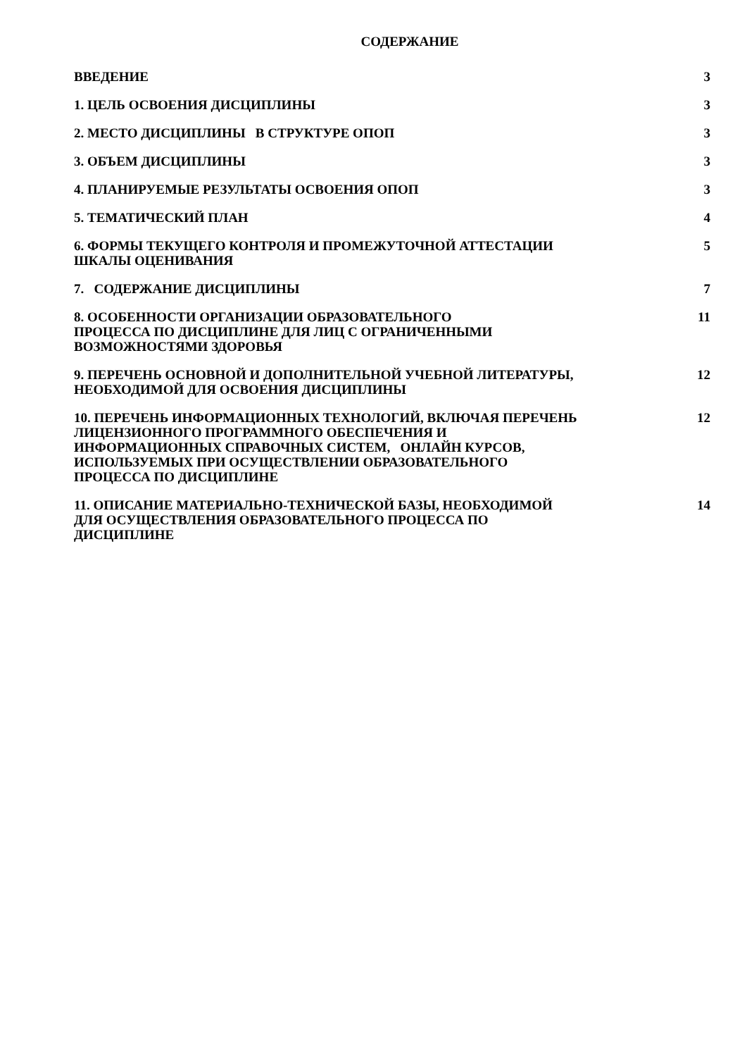СОДЕРЖАНИЕ
| ВВЕДЕНИЕ | 3 |
| 1. ЦЕЛЬ ОСВОЕНИЯ ДИСЦИПЛИНЫ | 3 |
| 2. МЕСТО ДИСЦИПЛИНЫ В СТРУКТУРЕ ОПОП | 3 |
| 3. ОБЪЕМ ДИСЦИПЛИНЫ | 3 |
| 4. ПЛАНИРУЕМЫЕ РЕЗУЛЬТАТЫ ОСВОЕНИЯ ОПОП | 3 |
| 5. ТЕМАТИЧЕСКИЙ ПЛАН | 4 |
| 6. ФОРМЫ ТЕКУЩЕГО КОНТРОЛЯ И ПРОМЕЖУТОЧНОЙ АТТЕСТАЦИИ ШКАЛЫ ОЦЕНИВАНИЯ | 5 |
| 7. СОДЕРЖАНИЕ ДИСЦИПЛИНЫ | 7 |
| 8. ОСОБЕННОСТИ ОРГАНИЗАЦИИ ОБРАЗОВАТЕЛЬНОГО ПРОЦЕССА ПО ДИСЦИПЛИНЕ ДЛЯ ЛИЦ С ОГРАНИЧЕННЫМИ ВОЗМОЖНОСТЯМИ ЗДОРОВЬЯ | 11 |
| 9. ПЕРЕЧЕНЬ ОСНОВНОЙ И ДОПОЛНИТЕЛЬНОЙ УЧЕБНОЙ ЛИТЕРАТУРЫ, НЕОБХОДИМОЙ ДЛЯ ОСВОЕНИЯ ДИСЦИПЛИНЫ | 12 |
| 10. ПЕРЕЧЕНЬ ИНФОРМАЦИОННЫХ ТЕХНОЛОГИЙ, ВКЛЮЧАЯ ПЕРЕЧЕНЬ ЛИЦЕНЗИОННОГО ПРОГРАММНОГО ОБЕСПЕЧЕНИЯ И ИНФОРМАЦИОННЫХ СПРАВОЧНЫХ СИСТЕМ, ОНЛАЙН КУРСОВ, ИСПОЛЬЗУЕМЫХ ПРИ ОСУЩЕСТВЛЕНИИ ОБРАЗОВАТЕЛЬНОГО ПРОЦЕССА ПО ДИСЦИПЛИНЕ | 12 |
| 11. ОПИСАНИЕ МАТЕРИАЛЬНО-ТЕХНИЧЕСКОЙ БАЗЫ, НЕОБХОДИМОЙ ДЛЯ ОСУЩЕСТВЛЕНИЯ ОБРАЗОВАТЕЛЬНОГО ПРОЦЕССА ПО ДИСЦИПЛИНЕ | 14 |